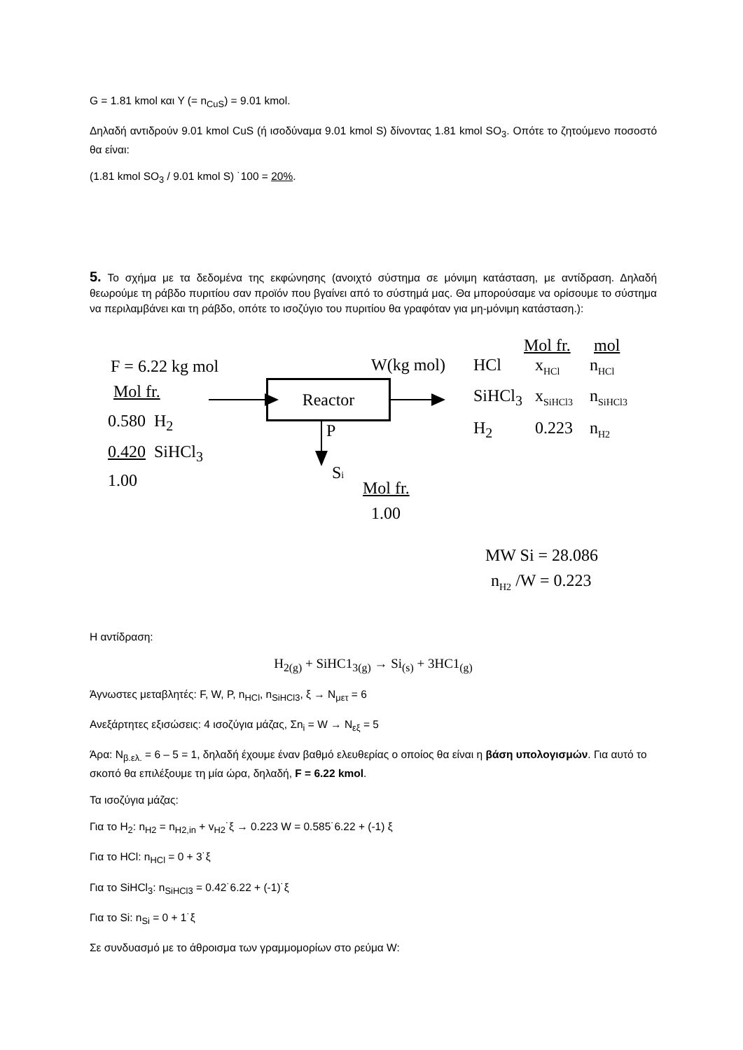G = 1.81 kmol και Y (= n<sub>CuS</sub>) = 9.01 kmol.
Δηλαδή αντιδρούν 9.01 kmol CuS (ή ισοδύναμα 9.01 kmol S) δίνοντας 1.81 kmol SO<sub>3</sub>. Οπότε το ζητούμενο ποσοστό θα είναι:
(1.81 kmol SO<sub>3</sub> / 9.01 kmol S) ˙100 = 20%.
5. Το σχήμα με τα δεδομένα της εκφώνησης (ανοιχτό σύστημα σε μόνιμη κατάσταση, με αντίδραση. Δηλαδή θεωρούμε τη ράβδο πυριτίου σαν προϊόν που βγαίνει από το σύστημά μας. Θα μπορούσαμε να ορίσουμε το σύστημα να περιλαμβάνει και τη ράβδο, οπότε το ισοζύγιο του πυριτίου θα γραφόταν για μη-μόνιμη κατάσταση.):
F = 6.22 kg mol
Mol fr.
0.580 H<sub>2</sub>
0.420 SiHCl<sub>3</sub>
1.00
Reactor
P
Si
Mol fr.
1.00
W(kg mol)
Mol fr. mol
HCl x<sub>HCl</sub> n<sub>HCl</sub>
SiHCl<sub>3</sub> x<sub>SiHCl3</sub> n<sub>SiHCl3</sub>
H<sub>2</sub> 0.223 n<sub>H2</sub>
MW Si = 28.086
n<sub>H2</sub> /W = 0.223
Η αντίδραση:
H<sub>2(g)</sub> + SiHC1<sub>3(g)</sub> → Si<sub>(s)</sub> + 3HC1<sub>(g)</sub>
Άγνωστες μεταβλητές: F, W, P, n<sub>HCl</sub>, n<sub>SiHCl3</sub>, ξ → N<sub>μετ</sub> = 6
Ανεξάρτητες εξισώσεις: 4 ισοζύγια μάζας, Σn<sub>i</sub> = W → N<sub>εξ</sub> = 5
Άρα: N<sub>β.ελ.</sub> = 6 – 5 = 1, δηλαδή έχουμε έναν βαθμό ελευθερίας ο οποίος θα είναι η βάση υπολογισμών. Για αυτό το σκοπό θα επιλέξουμε τη μία ώρα, δηλαδή, F = 6.22 kmol.
Τα ισοζύγια μάζας:
Για το H<sub>2</sub>: n<sub>H2</sub> = n<sub>H2,in</sub> + v<sub>H2</sub>˙ξ → 0.223 W = 0.585˙6.22 + (-1) ξ
Για το HCl: n<sub>HCl</sub> = 0 + 3˙ξ
Για το SiHCl<sub>3</sub>: n<sub>SiHCl3</sub> = 0.42˙6.22 + (-1)˙ξ
Για το Si: n<sub>Si</sub> = 0 + 1˙ξ
Σε συνδυασμό με το άθροισμα των γραμμομορίων στο ρεύμα W: